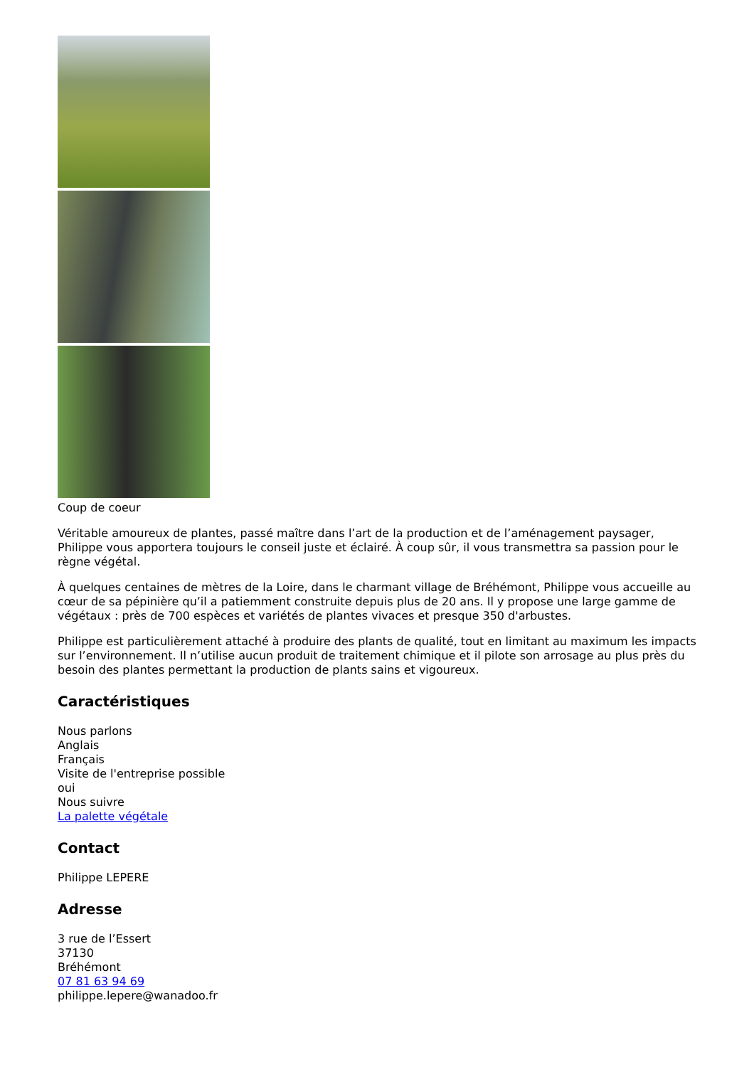Coup de coeur
Véritable amoureux de plantes, passé maître dans l’art de la production et de l’aménagement paysager, Philippe vous apportera toujours le conseil juste et éclairé. À coup sûr, il vous transmettra sa passion pour le règne végétal.
À quelques centaines de mètres de la Loire, dans le charmant village de Bréhémont, Philippe vous accueille au cœur de sa pépinière qu’il a patiemment construite depuis plus de 20 ans. Il y propose une large gamme de végétaux : près de 700 espèces et variétés de plantes vivaces et presque 350 d'arbustes.
Philippe est particulièrement attaché à produire des plants de qualité, tout en limitant au maximum les impacts sur l’environnement. Il n’utilise aucun produit de traitement chimique et il pilote son arrosage au plus près du besoin des plantes permettant la production de plants sains et vigoureux.
Caractéristiques
Nous parlons
Anglais
Français
Visite de l'entreprise possible
oui
Nous suivre
La palette végétale
Contact
Philippe LEPERE
Adresse
3 rue de l’Essert
37130
Bréhémont
07 81 63 94 69
philippe.lepere@wanadoo.fr